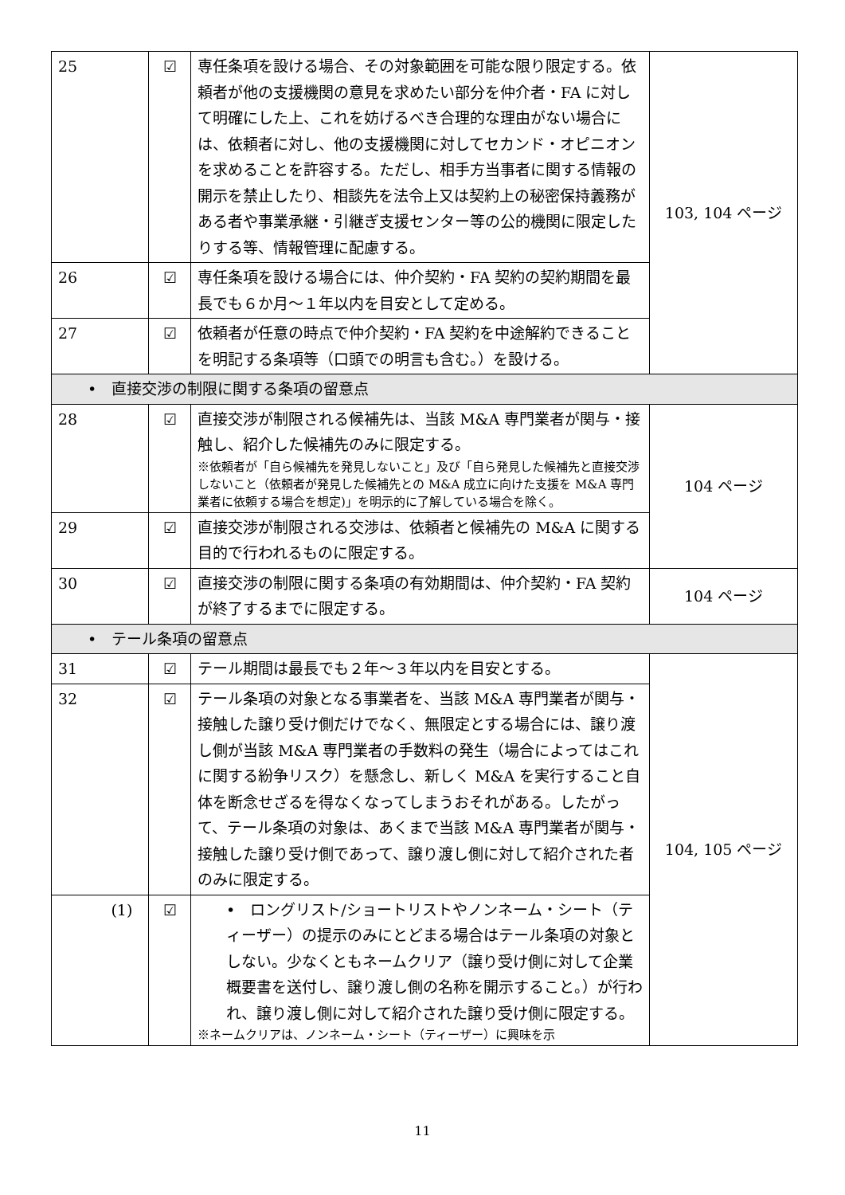| 25 | ☑ | 専任条項を設ける場合、その対象範囲を可能な限り限定する。依頼者が他の支援機関の意見を求めたい部分を仲介者・FA に対して明確にした上、これを妨げるべき合理的な理由がない場合には、依頼者に対し、他の支援機関に対してセカンド・オピニオンを求めることを許容する。ただし、相手方当事者に関する情報の開示を禁止したり、相談先を法令上又は契約上の秘密保持義務がある者や事業承継・引継ぎ支援センター等の公的機関に限定したりする等、情報管理に配慮する。 | 103, 104 ページ |
| 26 | ☑ | 専任条項を設ける場合には、仲介契約・FA 契約の契約期間を最長でも６か月～１年以内を目安として定める。 | |
| 27 | ☑ | 依頼者が任意の時点で仲介契約・FA 契約を中途解約できることを明記する条項等（口頭での明言も含む。）を設ける。 | |
| • 直接交渉の制限に関する条項の留意点 | | | |
| 28 | ☑ | 直接交渉が制限される候補先は、当該 M&A 専門業者が関与・接触し、紹介した候補先のみに限定する。 ※依頼者が「自ら候補先を発見しないこと」及び「自ら発見した候補先と直接交渉しないこと（依頼者が発見した候補先との M&A 成立に向けた支援を M&A 専門業者に依頼する場合を想定)」を明示的に了解している場合を除く。 | 104 ページ |
| 29 | ☑ | 直接交渉が制限される交渉は、依頼者と候補先の M&A に関する目的で行われるものに限定する。 | |
| 30 | ☑ | 直接交渉の制限に関する条項の有効期間は、仲介契約・FA 契約が終了するまでに限定する。 | 104 ページ |
| • テール条項の留意点 | | | |
| 31 | ☑ | テール期間は最長でも２年～３年以内を目安とする。 | 104, 105 ページ |
| 32 | ☑ | テール条項の対象となる事業者を、当該 M&A 専門業者が関与・接触した譲り受け側だけでなく、無限定とする場合には、譲り渡し側が当該 M&A 専門業者の手数料の発生（場合によってはこれに関する紛争リスク）を懸念し、新しく M&A を実行すること自体を断念せざるを得なくなってしまうおそれがある。したがって、テール条項の対象は、あくまで当該 M&A 専門業者が関与・接触した譲り受け側であって、譲り渡し側に対して紹介された者のみに限定する。 | |
| (1) | ☑ | • ロングリスト/ショートリストやノンネーム・シート（ティーザー）の提示のみにとどまる場合はテール条項の対象としない。少なくともネームクリア（譲り受け側に対して企業概要書を送付し、譲り渡し側の名称を開示すること。）が行われ、譲り渡し側に対して紹介された譲り受け側に限定する。 ※ネームクリアは、ノンネーム・シート（ティーザー）に興味を示 | |
11